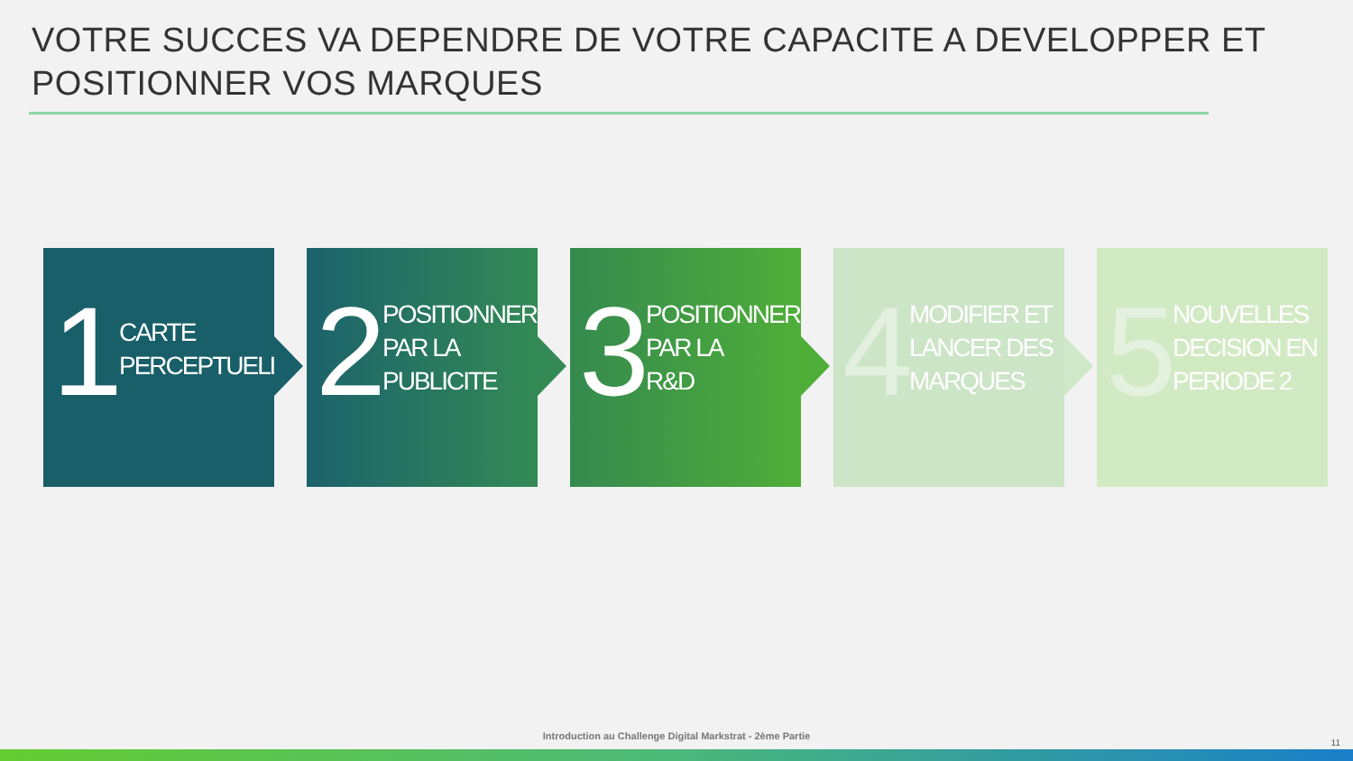VOTRE SUCCES VA DEPENDRE DE VOTRE CAPACITE A DEVELOPPER ET
POSITIONNER VOS MARQUES
1
CARTE
PERCEPTUELLE
2
POSITIONNER
PAR LA
PUBLICITE
3
POSITIONNER
PAR LA
R&D
4
MODIFIER ET
LANCER DES
MARQUES
5
NOUVELLES
DECISION EN
PERIODE 2
Introduction au Challenge Digital Markstrat - 2ème Partie
11